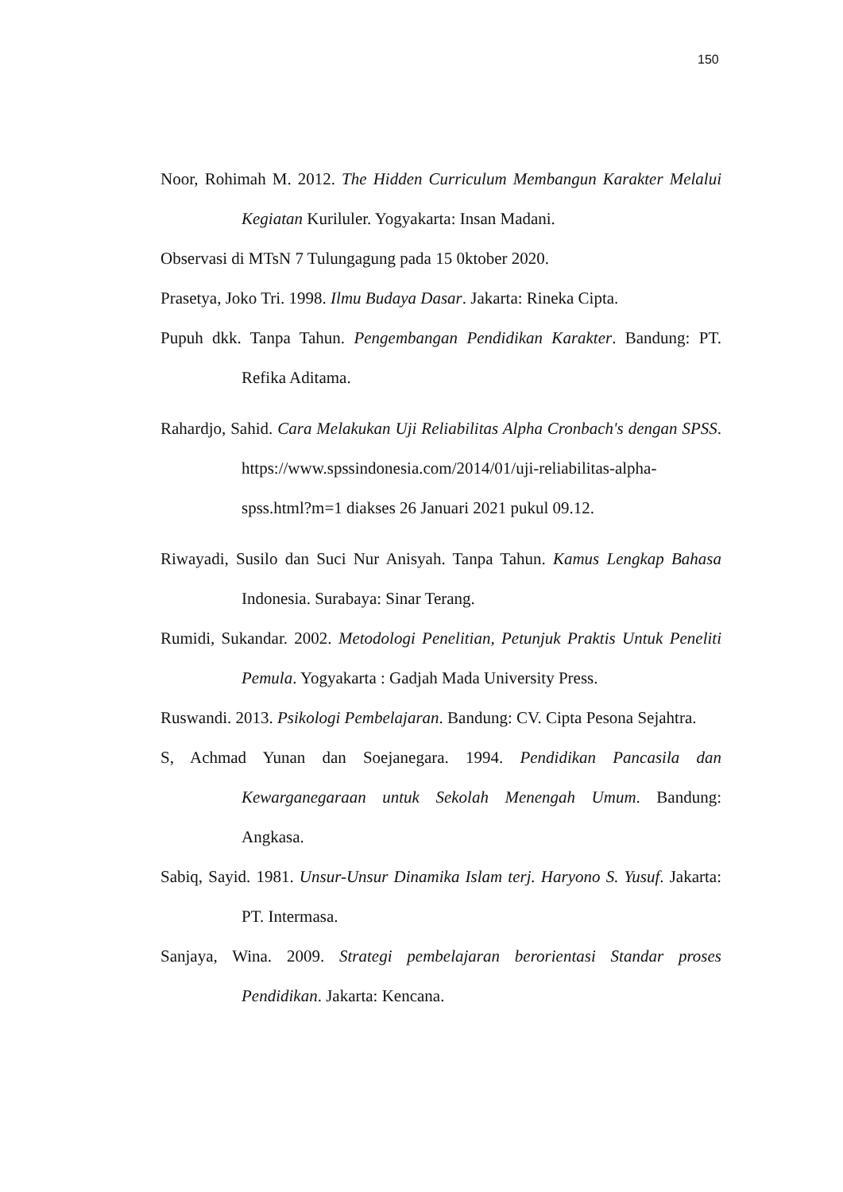150
Noor, Rohimah M. 2012. The Hidden Curriculum Membangun Karakter Melalui Kegiatan Kuriluler. Yogyakarta: Insan Madani.
Observasi di MTsN 7 Tulungagung pada 15 0ktober 2020.
Prasetya, Joko Tri. 1998. Ilmu Budaya Dasar. Jakarta: Rineka Cipta.
Pupuh dkk. Tanpa Tahun. Pengembangan Pendidikan Karakter. Bandung: PT. Refika Aditama.
Rahardjo, Sahid. Cara Melakukan Uji Reliabilitas Alpha Cronbach's dengan SPSS. https://www.spssindonesia.com/2014/01/uji-reliabilitas-alpha-spss.html?m=1 diakses 26 Januari 2021 pukul 09.12.
Riwayadi, Susilo dan Suci Nur Anisyah. Tanpa Tahun. Kamus Lengkap Bahasa Indonesia. Surabaya: Sinar Terang.
Rumidi, Sukandar. 2002. Metodologi Penelitian, Petunjuk Praktis Untuk Peneliti Pemula. Yogyakarta : Gadjah Mada University Press.
Ruswandi. 2013. Psikologi Pembelajaran. Bandung: CV. Cipta Pesona Sejahtra.
S, Achmad Yunan dan Soejanegara. 1994. Pendidikan Pancasila dan Kewarganegaraan untuk Sekolah Menengah Umum. Bandung: Angkasa.
Sabiq, Sayid. 1981. Unsur-Unsur Dinamika Islam terj. Haryono S. Yusuf. Jakarta: PT. Intermasa.
Sanjaya, Wina. 2009. Strategi pembelajaran berorientasi Standar proses Pendidikan. Jakarta: Kencana.